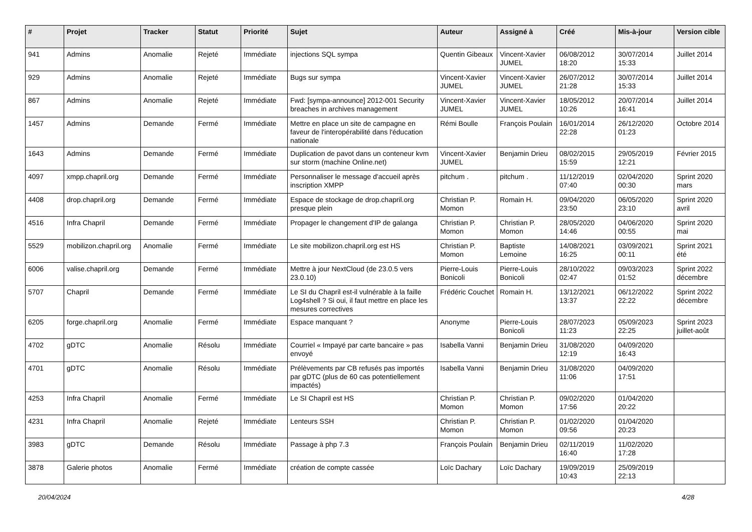| # | Projet | Tracker | Statut | Priorité | Sujet | Auteur | Assigné à | Créé | Mis-à-jour | Version cible |
| --- | --- | --- | --- | --- | --- | --- | --- | --- | --- | --- |
| 941 | Admins | Anomalie | Rejeté | Immédiate | injections SQL sympa | Quentin Gibeaux | Vincent-Xavier JUMEL | 06/08/2012 18:20 | 30/07/2014 15:33 | Juillet 2014 |
| 929 | Admins | Anomalie | Rejeté | Immédiate | Bugs sur sympa | Vincent-Xavier JUMEL | Vincent-Xavier JUMEL | 26/07/2012 21:28 | 30/07/2014 15:33 | Juillet 2014 |
| 867 | Admins | Anomalie | Rejeté | Immédiate | Fwd: [sympa-announce] 2012-001 Security breaches in archives management | Vincent-Xavier JUMEL | Vincent-Xavier JUMEL | 18/05/2012 10:26 | 20/07/2014 16:41 | Juillet 2014 |
| 1457 | Admins | Demande | Fermé | Immédiate | Mettre en place un site de campagne en faveur de l'interopérabilité dans l'éducation nationale | Rémi Boulle | François Poulain | 16/01/2014 22:28 | 26/12/2020 01:23 | Octobre 2014 |
| 1643 | Admins | Demande | Fermé | Immédiate | Duplication de pavot dans un conteneur kvm sur storm (machine Online.net) | Vincent-Xavier JUMEL | Benjamin Drieu | 08/02/2015 15:59 | 29/05/2019 12:21 | Février 2015 |
| 4097 | xmpp.chapril.org | Demande | Fermé | Immédiate | Personnaliser le message d'accueil après inscription XMPP | pitchum . | pitchum . | 11/12/2019 07:40 | 02/04/2020 00:30 | Sprint 2020 mars |
| 4408 | drop.chapril.org | Demande | Fermé | Immédiate | Espace de stockage de drop.chapril.org presque plein | Christian P. Momon | Romain H. | 09/04/2020 23:50 | 06/05/2020 23:10 | Sprint 2020 avril |
| 4516 | Infra Chapril | Demande | Fermé | Immédiate | Propager le changement d'IP de galanga | Christian P. Momon | Christian P. Momon | 28/05/2020 14:46 | 04/06/2020 00:55 | Sprint 2020 mai |
| 5529 | mobilizon.chapril.org | Anomalie | Fermé | Immédiate | Le site mobilizon.chapril.org est HS | Christian P. Momon | Baptiste Lemoine | 14/08/2021 16:25 | 03/09/2021 00:11 | Sprint 2021 été |
| 6006 | valise.chapril.org | Demande | Fermé | Immédiate | Mettre à jour NextCloud (de 23.0.5 vers 23.0.10) | Pierre-Louis Bonicoli | Pierre-Louis Bonicoli | 28/10/2022 02:47 | 09/03/2023 01:52 | Sprint 2022 décembre |
| 5707 | Chapril | Demande | Fermé | Immédiate | Le SI du Chapril est-il vulnérable à la faille Log4shell ? Si oui, il faut mettre en place les mesures correctives | Frédéric Couchet | Romain H. | 13/12/2021 13:37 | 06/12/2022 22:22 | Sprint 2022 décembre |
| 6205 | forge.chapril.org | Anomalie | Fermé | Immédiate | Espace manquant ? | Anonyme | Pierre-Louis Bonicoli | 28/07/2023 11:23 | 05/09/2023 22:25 | Sprint 2023 juillet-août |
| 4702 | gDTC | Anomalie | Résolu | Immédiate | Courriel « Impayé par carte bancaire » pas envoyé | Isabella Vanni | Benjamin Drieu | 31/08/2020 12:19 | 04/09/2020 16:43 | |
| 4701 | gDTC | Anomalie | Résolu | Immédiate | Prélèvements par CB refusés pas importés par gDTC (plus de 60 cas potentiellement impactés) | Isabella Vanni | Benjamin Drieu | 31/08/2020 11:06 | 04/09/2020 17:51 | |
| 4253 | Infra Chapril | Anomalie | Fermé | Immédiate | Le SI Chapril est HS | Christian P. Momon | Christian P. Momon | 09/02/2020 17:56 | 01/04/2020 20:22 | |
| 4231 | Infra Chapril | Anomalie | Rejeté | Immédiate | Lenteurs SSH | Christian P. Momon | Christian P. Momon | 01/02/2020 09:56 | 01/04/2020 20:23 | |
| 3983 | gDTC | Demande | Résolu | Immédiate | Passage à php 7.3 | François Poulain | Benjamin Drieu | 02/11/2019 16:40 | 11/02/2020 17:28 | |
| 3878 | Galerie photos | Anomalie | Fermé | Immédiate | création de compte cassée | Loïc Dachary | Loïc Dachary | 19/09/2019 10:43 | 25/09/2019 22:13 | |
20/04/2024 4/28